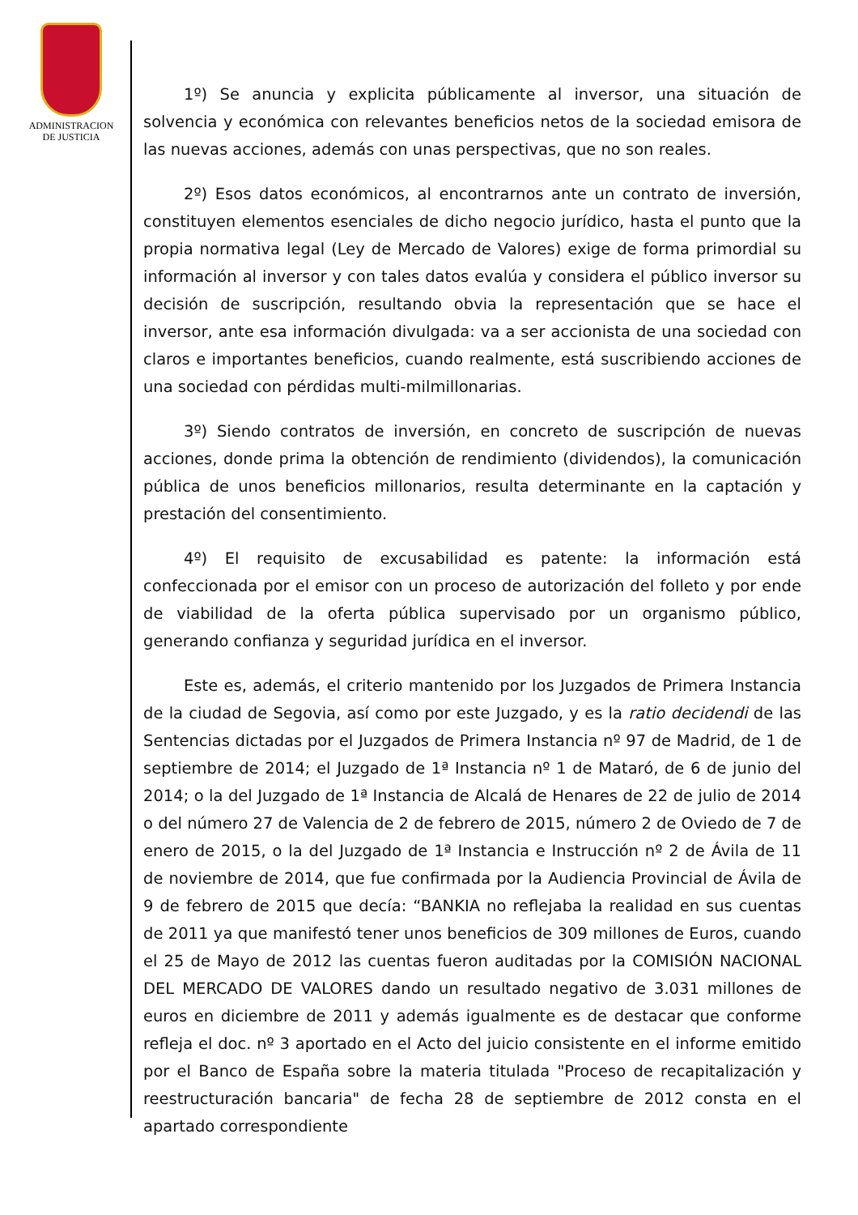ADMINISTRACION
DE JUSTICIA
1º) Se anuncia y explicita públicamente al inversor, una situación de solvencia y económica con relevantes beneficios netos de la sociedad emisora de las nuevas acciones, además con unas perspectivas, que no son reales.
2º) Esos datos económicos, al encontrarnos ante un contrato de inversión, constituyen elementos esenciales de dicho negocio jurídico, hasta el punto que la propia normativa legal (Ley de Mercado de Valores) exige de forma primordial su información al inversor y con tales datos evalúa y considera el público inversor su decisión de suscripción, resultando obvia la representación que se hace el inversor, ante esa información divulgada: va a ser accionista de una sociedad con claros e importantes beneficios, cuando realmente, está suscribiendo acciones de una sociedad con pérdidas multi-milmillonarias.
3º) Siendo contratos de inversión, en concreto de suscripción de nuevas acciones, donde prima la obtención de rendimiento (dividendos), la comunicación pública de unos beneficios millonarios, resulta determinante en la captación y prestación del consentimiento.
4º) El requisito de excusabilidad es patente: la información está confeccionada por el emisor con un proceso de autorización del folleto y por ende de viabilidad de la oferta pública supervisado por un organismo público, generando confianza y seguridad jurídica en el inversor.
Este es, además, el criterio mantenido por los Juzgados de Primera Instancia de la ciudad de Segovia, así como por este Juzgado, y es la ratio decidendi de las Sentencias dictadas por el Juzgados de Primera Instancia nº 97 de Madrid, de 1 de septiembre de 2014; el Juzgado de 1ª Instancia nº 1 de Mataró, de 6 de junio del 2014; o la del Juzgado de 1ª Instancia de Alcalá de Henares de 22 de julio de 2014 o del número 27 de Valencia de 2 de febrero de 2015, número 2 de Oviedo de 7 de enero de 2015, o la del Juzgado de 1ª Instancia e Instrucción nº 2 de Ávila de 11 de noviembre de 2014, que fue confirmada por la Audiencia Provincial de Ávila de 9 de febrero de 2015 que decía: “BANKIA no reflejaba la realidad en sus cuentas de 2011 ya que manifestó tener unos beneficios de 309 millones de Euros, cuando el 25 de Mayo de 2012 las cuentas fueron auditadas por la COMISIÓN NACIONAL DEL MERCADO DE VALORES dando un resultado negativo de 3.031 millones de euros en diciembre de 2011 y además igualmente es de destacar que conforme refleja el doc. nº 3 aportado en el Acto del juicio consistente en el informe emitido por el Banco de España sobre la materia titulada "Proceso de recapitalización y reestructuración bancaria" de fecha 28 de septiembre de 2012 consta en el apartado correspondiente